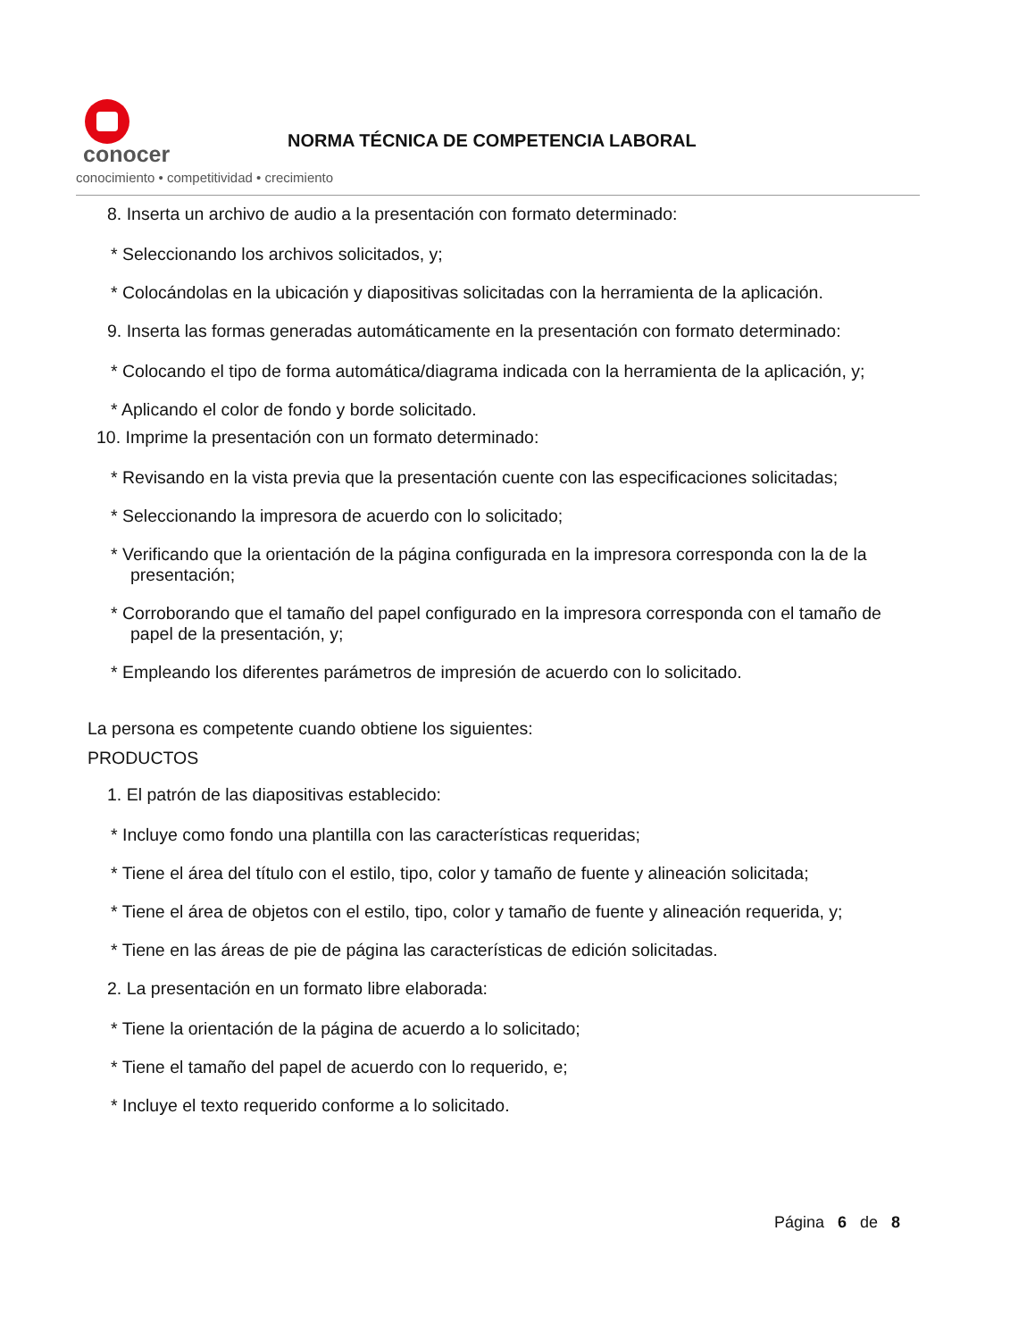conocer
conocimiento • competitividad • crecimiento
NORMA TÉCNICA DE COMPETENCIA LABORAL
8. Inserta un archivo de audio a la presentación con formato determinado:
* Seleccionando los archivos solicitados, y;
* Colocándolas en la ubicación y diapositivas solicitadas con la herramienta de la aplicación.
9. Inserta las formas generadas automáticamente en la presentación con formato determinado:
* Colocando el tipo de forma automática/diagrama indicada con la herramienta de la aplicación, y;
* Aplicando el color de fondo y borde solicitado.
10. Imprime la presentación con un formato determinado:
* Revisando en la vista previa que la presentación cuente con las especificaciones solicitadas;
* Seleccionando la impresora de acuerdo con lo solicitado;
* Verificando que la orientación de la página configurada en la impresora corresponda con la de la presentación;
* Corroborando que el tamaño del papel configurado en la impresora corresponda con el tamaño de papel de la presentación, y;
* Empleando los diferentes parámetros de impresión de acuerdo con lo solicitado.
La persona es competente cuando obtiene los siguientes:
PRODUCTOS
1. El patrón de las diapositivas establecido:
* Incluye como fondo una plantilla con las características requeridas;
* Tiene el área del título con el estilo, tipo, color y tamaño de fuente y alineación solicitada;
* Tiene el área de objetos con el estilo, tipo, color y tamaño de fuente y alineación requerida, y;
* Tiene en las áreas de pie de página las características de edición solicitadas.
2. La presentación en un formato libre elaborada:
* Tiene la orientación de la página de acuerdo a lo solicitado;
* Tiene el tamaño del papel de acuerdo con lo requerido, e;
* Incluye el texto requerido conforme a lo solicitado.
Página 6 de 8